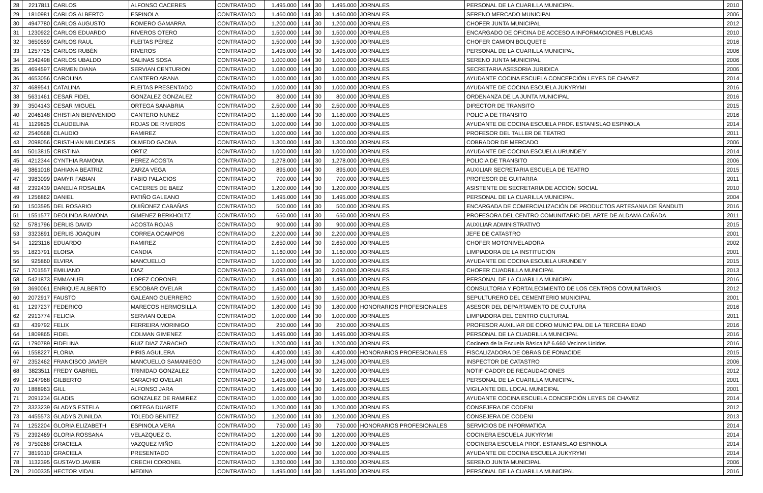| 28 | 2217811 | CARLOS | ALFONSO CACERES | CONTRATADO | 1.495.000 | 144 | 30 | 1.495.000 | JORNALES | PERSONAL DE LA CUARILLA MUNICIPAL | 2010 |
| 29 | 1810981 | CARLOS ALBERTO | ESPINOLA | CONTRATADO | 1.460.000 | 144 | 30 | 1.460.000 | JORNALES | SERENO MERCADO MUNICIPAL | 2006 |
| 30 | 4947780 | CARLOS AUGUSTO | ROMERO GAMARRA | CONTRATADO | 1.200.000 | 144 | 30 | 1.200.000 | JORNALES | CHOFER JUNTA MUNICIPAL | 2012 |
| 31 | 1230922 | CARLOS EDUARDO | RIVEROS OTERO | CONTRATADO | 1.500.000 | 144 | 30 | 1.500.000 | JORNALES | ENCARGADO DE OFICINA DE ACCESO A INFORMACIONES PUBLICAS | 2010 |
| 32 | 3650559 | CARLOS RAUL | FLEITAS PÉREZ | CONTRATADO | 1.500.000 | 144 | 30 | 1.500.000 | JORNALES | CHOFER CAMION BOLQUETE | 2016 |
| 33 | 1257725 | CARLOS RUBÉN | RIVEROS | CONTRATADO | 1.495.000 | 144 | 30 | 1.495.000 | JORNALES | PERSONAL DE LA CUARILLA MUNICIPAL | 2006 |
| 34 | 2342498 | CARLOS UBALDO | SALINAS SOSA | CONTRATADO | 1.000.000 | 144 | 30 | 1.000.000 | JORNALES | SERENO JUNTA MUNICIPAL | 2006 |
| 35 | 4694597 | CARMEN DIANA | SERVIAN CENTURION | CONTRATADO | 1.080.000 | 144 | 30 | 1.080.000 | JORNALES | SECRETARIA ASESORIA JURIDICA | 2006 |
| 36 | 4653056 | CAROLINA | CANTERO ARANA | CONTRATADO | 1.000.000 | 144 | 30 | 1.000.000 | JORNALES | AYUDANTE COCINA ESCUELA CONCEPCIÓN LEYES DE CHAVEZ | 2014 |
| 37 | 4689541 | CATALINA | FLEITAS PRESENTADO | CONTRATADO | 1.000.000 | 144 | 30 | 1.000.000 | JORNALES | AYUDANTE DE COCINA ESCUELA JUKYRYMI | 2016 |
| 38 | 5631461 | CESAR FIDEL | GONZALEZ GONZALEZ | CONTRATADO | 800.000 | 144 | 30 | 800.000 | JORNALES | ORDENANZA DE LA JUNTA MUNICIPAL | 2016 |
| 39 | 3504143 | CESAR MIGUEL | ORTEGA SANABRIA | CONTRATADO | 2.500.000 | 144 | 30 | 2.500.000 | JORNALES | DIRECTOR DE TRANSITO | 2015 |
| 40 | 2046148 | CHISTIAN BIENVENIDO | CANTERO NUNEZ | CONTRATADO | 1.180.000 | 144 | 30 | 1.180.000 | JORNALES | POLICIA DE TRANSITO | 2016 |
| 41 | 1129825 | CLAUDELINA | ROJAS DE RIVEROS | CONTRATADO | 1.000.000 | 144 | 30 | 1.000.000 | JORNALES | AYUDANTE DE COCINA ESCUELA PROF. ESTANISLAO ESPINOLA | 2014 |
| 42 | 2540568 | CLAUDIO | RAMIREZ | CONTRATADO | 1.000.000 | 144 | 30 | 1.000.000 | JORNALES | PROFESOR DEL TALLER DE TEATRO | 2011 |
| 43 | 2098056 | CRISTHIAN MILCIADES | OLMEDO GAONA | CONTRATADO | 1.300.000 | 144 | 30 | 1.300.000 | JORNALES | COBRADOR DE MERCADO | 2006 |
| 44 | 5013815 | CRISTINA | ORTIZ | CONTRATADO | 1.000.000 | 144 | 30 | 1.000.000 | JORNALES | AYUDANTE DE COCINA ESCUELA URUNDE'Y | 2014 |
| 45 | 4212344 | CYNTHIA RAMONA | PEREZ ACOSTA | CONTRATADO | 1.278.000 | 144 | 30 | 1.278.000 | JORNALES | POLICIA DE TRANSITO | 2006 |
| 46 | 3861018 | DAHIANA BEATRIZ | ZARZA VEGA | CONTRATADO | 895.000 | 144 | 30 | 895.000 | JORNALES | AUXILIAR SECRETARIA ESCUELA DE TEATRO | 2015 |
| 47 | 3983099 | DAMYR FABIAN | FABIO PALACIOS | CONTRATADO | 700.000 | 144 | 30 | 700.000 | JORNALES | PROFESOR DE GUITARRA | 2011 |
| 48 | 2392439 | DANELIA ROSALBA | CACERES DE BAEZ | CONTRATADO | 1.200.000 | 144 | 30 | 1.200.000 | JORNALES | ASISTENTE DE SECRETARIA DE ACCION SOCIAL | 2010 |
| 49 | 1256862 | DANIEL | PATIÑO GALEANO | CONTRATADO | 1.495.000 | 144 | 30 | 1.495.000 | JORNALES | PERSONAL DE LA CUARILLA MUNICIPAL | 2004 |
| 50 | 1503595 | DEL ROSARIO | QUIÑONEZ CABAÑAS | CONTRATADO | 500.000 | 144 | 30 | 500.000 | JORNALES | ENCARGADA DE COMERCIALIZACIÓN DE PRODUCTOS ARTESANIA DE ÑANDUTI | 2016 |
| 51 | 1551577 | DEOLINDA RAMONA | GIMENEZ BERKHOLTZ | CONTRATADO | 650.000 | 144 | 30 | 650.000 | JORNALES | PROFESORA DEL CENTRO COMUNITARIO DEL ARTE DE ALDAMA CAÑADA | 2011 |
| 52 | 5781796 | DERLIS DAVID | ACOSTA ROJAS | CONTRATADO | 900.000 | 144 | 30 | 900.000 | JORNALES | AUXILIAR ADMINISTRATIVO | 2015 |
| 53 | 3323891 | DERLIS JOAQUIN | CORREA OCAMPOS | CONTRATADO | 2.200.000 | 144 | 30 | 2.200.000 | JORNALES | JEFE DE CATASTRO | 2001 |
| 54 | 1223116 | EDUARDO | RAMIREZ | CONTRATADO | 2.650.000 | 144 | 30 | 2.650.000 | JORNALES | CHOFER MOTONIVELADORA | 2002 |
| 55 | 1823791 | ELOISA | CANDIA | CONTRATADO | 1.160.000 | 144 | 30 | 1.160.000 | JORNALES | LIMPIADORA DE LA INSTITUCIÓN | 2001 |
| 56 | 925860 | ELVIRA | MANCUELLO | CONTRATADO | 1.000.000 | 144 | 30 | 1.000.000 | JORNALES | AYUDANTE DE COCINA ESCUELA URUNDE'Y | 2015 |
| 57 | 1701557 | EMILIANO | DIAZ | CONTRATADO | 2.093.000 | 144 | 30 | 2.093.000 | JORNALES | CHOFER CUADRILLA MUNICIPAL | 2013 |
| 58 | 5421873 | EMMANUEL | LOPEZ CORONEL | CONTRATADO | 1.495.000 | 144 | 30 | 1.495.000 | JORNALES | PERSONAL DE LA CUARILLA MUNICIPAL | 2016 |
| 59 | 3690061 | ENRIQUE ALBERTO | ESCOBAR OVELAR | CONTRATADO | 1.450.000 | 144 | 30 | 1.450.000 | JORNALES | CONSULTORIA Y FORTALECIMIENTO DE LOS CENTROS COMUNITARIOS | 2012 |
| 60 | 2072917 | FAUSTO | GALEANO GUERRERO | CONTRATADO | 1.500.000 | 144 | 30 | 1.500.000 | JORNALES | SEPULTURERO DEL CEMENTERIO MUNICIPAL | 2001 |
| 61 | 1297237 | FEDERICO | MARECOS HERMOSILLA | CONTRATADO | 1.800.000 | 145 | 30 | 1.800.000 | HONORARIOS PROFESIONALES | ASESOR DEL DEPARTAMENTO DE CULTURA | 2016 |
| 62 | 2913774 | FELICIA | SERVIAN OJEDA | CONTRATADO | 1.000.000 | 144 | 30 | 1.000.000 | JORNALES | LIMPIADORA DEL CENTRO CULTURAL | 2011 |
| 63 | 439792 | FELIX | FERREIRA MORINIGO | CONTRATADO | 250.000 | 144 | 30 | 250.000 | JORNALES | PROFESOR AUXILIAR DE CORO MUNICIPAL DE LA TERCERA EDAD | 2016 |
| 64 | 1809865 | FIDEL | COLMAN GIMENEZ | CONTRATADO | 1.495.000 | 144 | 30 | 1.495.000 | JORNALES | PERSONAL DE LA CUADRILLA MUNICIPAL | 2016 |
| 65 | 1790789 | FIDELINA | RUIZ DIAZ ZARACHO | CONTRATADO | 1.200.000 | 144 | 30 | 1.200.000 | JORNALES | Cocinera de la Escuela Bàsica Nº 6.660 Vecinos Unidos | 2016 |
| 66 | 1558227 | FLORIA | PIRIS AGUILERA | CONTRATADO | 4.400.000 | 145 | 30 | 4.400.000 | HONORARIOS PROFESIONALES | FISCALIZADORA DE OBRAS DE FONACIDE | 2015 |
| 67 | 2352462 | FRANCISCO JAVIER | MANCUELLO SAMANIEGO | CONTRATADO | 1.245.000 | 144 | 30 | 1.245.000 | JORNALES | INSPECTOR DE CATASTRO | 2006 |
| 68 | 3823511 | FREDY GABRIEL | TRINIDAD GONZALEZ | CONTRATADO | 1.200.000 | 144 | 30 | 1.200.000 | JORNALES | NOTIFICADOR DE RECAUDACIONES | 2012 |
| 69 | 1247968 | GILBERTO | SARACHO OVELAR | CONTRATADO | 1.495.000 | 144 | 30 | 1.495.000 | JORNALES | PERSONAL DE LA CUARILLA MUNICIPAL | 2001 |
| 70 | 1888963 | GILL | ALFONSO JARA | CONTRATADO | 1.495.000 | 144 | 30 | 1.495.000 | JORNALES | VIGILANTE DEL LOCAL MUNICIPAL | 2001 |
| 71 | 2091234 | GLADIS | GONZALEZ DE RAMIREZ | CONTRATADO | 1.000.000 | 144 | 30 | 1.000.000 | JORNALES | AYUDANTE COCINA ESCUELA CONCEPCIÓN LEYES DE CHAVEZ | 2014 |
| 72 | 3323239 | GLADYS ESTELA | ORTEGA DUARTE | CONTRATADO | 1.200.000 | 144 | 30 | 1.200.000 | JORNALES | CONSEJERA DE CODENI | 2012 |
| 73 | 4455573 | GLADYS ZUNILDA | TOLEDO BENITEZ | CONTRATADO | 1.200.000 | 144 | 30 | 1.200.000 | JORNALES | CONSEJERA DE CODENI | 2013 |
| 74 | 1252204 | GLORIA ELIZABETH | ESPINOLA VERA | CONTRATADO | 750.000 | 145 | 30 | 750.000 | HONORARIOS PROFESIONALES | SERVICIOS DE INFORMATICA | 2014 |
| 75 | 2392469 | GLORIA ROSSANA | VELAZQUEZ G. | CONTRATADO | 1.200.000 | 144 | 30 | 1.200.000 | JORNALES | COCINERA ESCUELA JUKYRYMI | 2014 |
| 76 | 3750268 | GRACIELA | VAZQUEZ MIÑO | CONTRATADO | 1.200.000 | 144 | 30 | 1.200.000 | JORNALES | COCINERA ESCUELA PROF. ESTANISLAO ESPINOLA | 2014 |
| 77 | 3819310 | GRACIELA | PRESENTADO | CONTRATADO | 1.000.000 | 144 | 30 | 1.000.000 | JORNALES | AYUDANTE DE COCINA ESCUELA JUKYRYMI | 2014 |
| 78 | 1132395 | GUSTAVO JAVIER | CRECHI CORONEL | CONTRATADO | 1.360.000 | 144 | 30 | 1.360.000 | JORNALES | SERENO JUNTA MUNICIPAL | 2006 |
| 79 | 2100335 | HECTOR VIDAL | MEDINA | CONTRATADO | 1.495.000 | 144 | 30 | 1.495.000 | JORNALES | PERSONAL DE LA CUARILLA MUNICIPAL | 2016 |